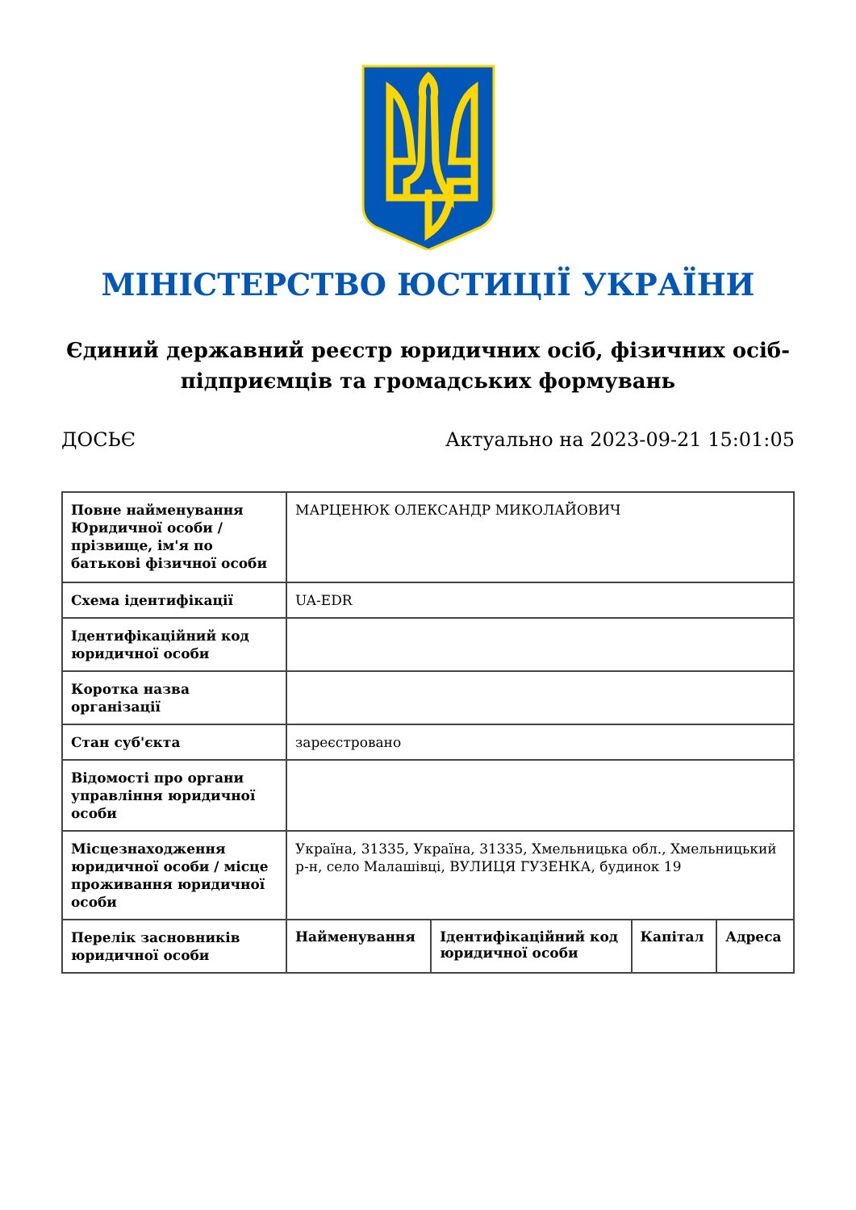МІНІСТЕРСТВО ЮСТИЦІЇ УКРАЇНИ
Єдиний державний реєстр юридичних осіб, фізичних осіб-підприємців та громадських формувань
ДОСЬЄ Актуально на 2023-09-21 15:01:05
| Повне найменування Юридичної особи / прізвище, ім'я по батькові фізичної особи | МАРЦЕНЮК ОЛЕКСАНДР МИКОЛАЙОВИЧ | | | |
| Схема ідентифікації | UA-EDR | | | |
| Ідентифікаційний код юридичної особи | | | | |
| Коротка назва організації | | | | |
| Стан суб'єкта | зареєстровано | | | |
| Відомості про органи управління юридичної особи | | | | |
| Місцезнаходження юридичної особи / місце проживання юридичної особи | Україна, 31335, Україна, 31335, Хмельницька обл., Хмельницький р-н, село Малашівці, ВУЛИЦЯ ГУЗЕНКА, будинок 19 | | | |
| Перелік засновників юридичної особи | Найменування | Ідентифікаційний код юридичної особи | Капітал | Адреса |